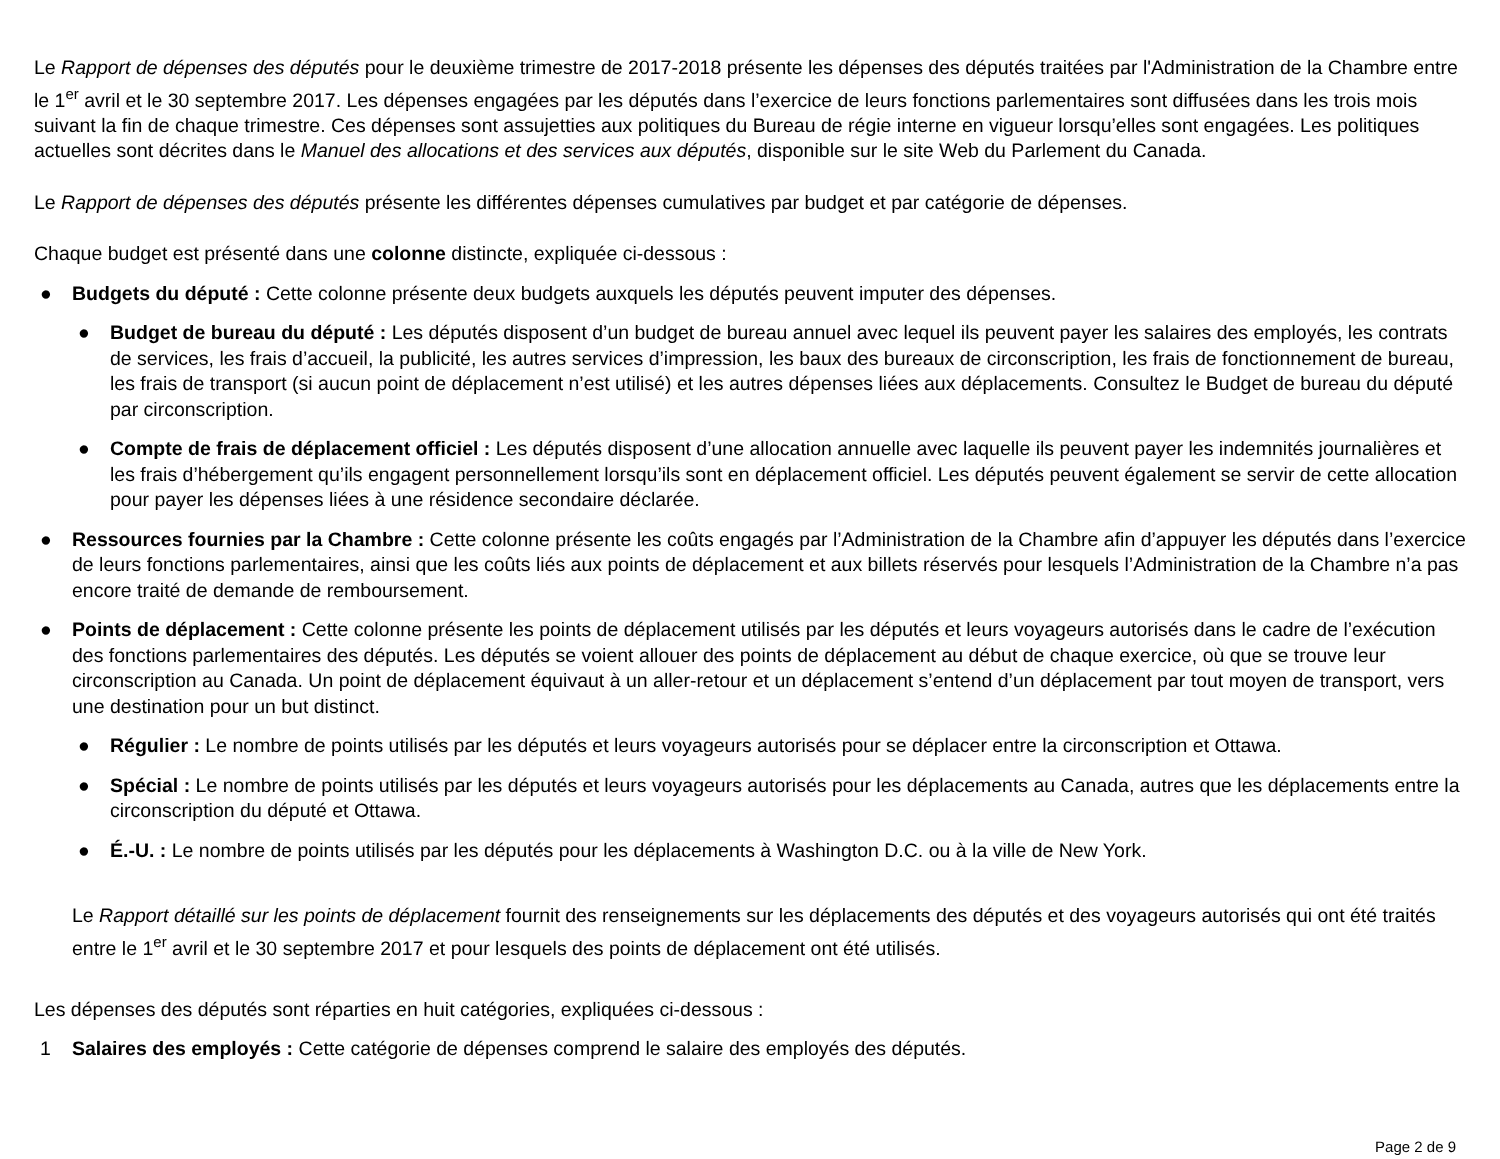Le Rapport de dépenses des députés pour le deuxième trimestre de 2017-2018 présente les dépenses des députés traitées par l'Administration de la Chambre entre le 1<sup>er</sup> avril et le 30 septembre 2017. Les dépenses engagées par les députés dans l’exercice de leurs fonctions parlementaires sont diffusées dans les trois mois suivant la fin de chaque trimestre. Ces dépenses sont assujetties aux politiques du Bureau de régie interne en vigueur lorsqu’elles sont engagées. Les politiques actuelles sont décrites dans le Manuel des allocations et des services aux députés, disponible sur le site Web du Parlement du Canada.
Le Rapport de dépenses des députés présente les différentes dépenses cumulatives par budget et par catégorie de dépenses.
Chaque budget est présenté dans une colonne distincte, expliquée ci-dessous :
● Budgets du député : Cette colonne présente deux budgets auxquels les députés peuvent imputer des dépenses.
● Budget de bureau du député : Les députés disposent d’un budget de bureau annuel avec lequel ils peuvent payer les salaires des employés, les contrats de services, les frais d’accueil, la publicité, les autres services d’impression, les baux des bureaux de circonscription, les frais de fonctionnement de bureau, les frais de transport (si aucun point de déplacement n’est utilisé) et les autres dépenses liées aux déplacements. Consultez le Budget de bureau du député par circonscription.
● Compte de frais de déplacement officiel : Les députés disposent d’une allocation annuelle avec laquelle ils peuvent payer les indemnités journalières et les frais d’hébergement qu’ils engagent personnellement lorsqu’ils sont en déplacement officiel. Les députés peuvent également se servir de cette allocation pour payer les dépenses liées à une résidence secondaire déclarée.
● Ressources fournies par la Chambre : Cette colonne présente les coûts engagés par l’Administration de la Chambre afin d’appuyer les députés dans l’exercice de leurs fonctions parlementaires, ainsi que les coûts liés aux points de déplacement et aux billets réservés pour lesquels l’Administration de la Chambre n’a pas encore traité de demande de remboursement.
● Points de déplacement : Cette colonne présente les points de déplacement utilisés par les députés et leurs voyageurs autorisés dans le cadre de l’exécution des fonctions parlementaires des députés. Les députés se voient allouer des points de déplacement au début de chaque exercice, où que se trouve leur circonscription au Canada. Un point de déplacement équivaut à un aller-retour et un déplacement s’entend d’un déplacement par tout moyen de transport, vers une destination pour un but distinct.
● Régulier : Le nombre de points utilisés par les députés et leurs voyageurs autorisés pour se déplacer entre la circonscription et Ottawa.
● Spécial : Le nombre de points utilisés par les députés et leurs voyageurs autorisés pour les déplacements au Canada, autres que les déplacements entre la circonscription du député et Ottawa.
● É.-U. : Le nombre de points utilisés par les députés pour les déplacements à Washington D.C. ou à la ville de New York.
Le Rapport détaillé sur les points de déplacement fournit des renseignements sur les déplacements des députés et des voyageurs autorisés qui ont été traités entre le 1<sup>er</sup> avril et le 30 septembre 2017 et pour lesquels des points de déplacement ont été utilisés.
Les dépenses des députés sont réparties en huit catégories, expliquées ci-dessous :
1 Salaires des employés : Cette catégorie de dépenses comprend le salaire des employés des députés.
Page 2 de 9